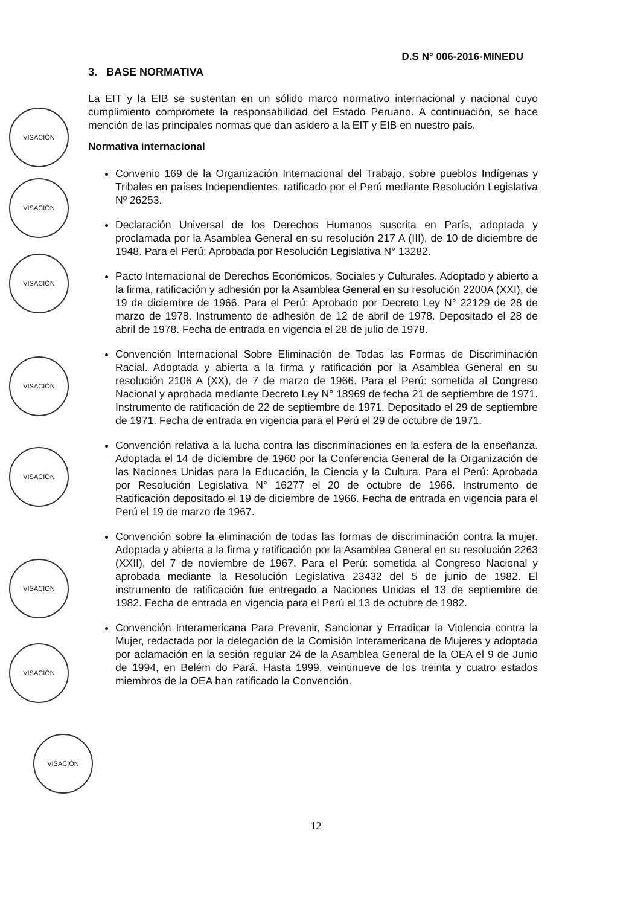VISACIÓN
VISACIÓN
VISACIÓN
VISACIÓN
VISACIÓN
VISACION
VISACIÓN
VISACIÓN
D.S N° 006-2016-MINEDU
3. BASE NORMATIVA
La EIT y la EIB se sustentan en un sólido marco normativo internacional y nacional cuyo cumplimiento compromete la responsabilidad del Estado Peruano. A continuación, se hace mención de las principales normas que dan asidero a la EIT y EIB en nuestro país.
Normativa internacional
Convenio 169 de la Organización Internacional del Trabajo, sobre pueblos Indígenas y Tribales en países Independientes, ratificado por el Perú mediante Resolución Legislativa Nº 26253.
Declaración Universal de los Derechos Humanos suscrita en París, adoptada y proclamada por la Asamblea General en su resolución 217 A (III), de 10 de diciembre de 1948. Para el Perú: Aprobada por Resolución Legislativa N° 13282.
Pacto Internacional de Derechos Económicos, Sociales y Culturales. Adoptado y abierto a la firma, ratificación y adhesión por la Asamblea General en su resolución 2200A (XXI), de 19 de diciembre de 1966. Para el Perú: Aprobado por Decreto Ley N° 22129 de 28 de marzo de 1978. Instrumento de adhesión de 12 de abril de 1978. Depositado el 28 de abril de 1978. Fecha de entrada en vigencia el 28 de julio de 1978.
Convención Internacional Sobre Eliminación de Todas las Formas de Discriminación Racial. Adoptada y abierta a la firma y ratificación por la Asamblea General en su resolución 2106 A (XX), de 7 de marzo de 1966. Para el Perú: sometida al Congreso Nacional y aprobada mediante Decreto Ley N° 18969 de fecha 21 de septiembre de 1971. Instrumento de ratificación de 22 de septiembre de 1971. Depositado el 29 de septiembre de 1971. Fecha de entrada en vigencia para el Perú el 29 de octubre de 1971.
Convención relativa a la lucha contra las discriminaciones en la esfera de la enseñanza. Adoptada el 14 de diciembre de 1960 por la Conferencia General de la Organización de las Naciones Unidas para la Educación, la Ciencia y la Cultura. Para el Perú: Aprobada por Resolución Legislativa N° 16277 el 20 de octubre de 1966. Instrumento de Ratificación depositado el 19 de diciembre de 1966. Fecha de entrada en vigencia para el Perú el 19 de marzo de 1967.
Convención sobre la eliminación de todas las formas de discriminación contra la mujer. Adoptada y abierta a la firma y ratificación por la Asamblea General en su resolución 2263 (XXII), del 7 de noviembre de 1967. Para el Perú: sometida al Congreso Nacional y aprobada mediante la Resolución Legislativa 23432 del 5 de junio de 1982. El instrumento de ratificación fue entregado a Naciones Unidas el 13 de septiembre de 1982. Fecha de entrada en vigencia para el Perú el 13 de octubre de 1982.
Convención Interamericana Para Prevenir, Sancionar y Erradicar la Violencia contra la Mujer, redactada por la delegación de la Comisión Interamericana de Mujeres y adoptada por aclamación en la sesión regular 24 de la Asamblea General de la OEA el 9 de Junio de 1994, en Belém do Pará. Hasta 1999, veintinueve de los treinta y cuatro estados miembros de la OEA han ratificado la Convención.
12